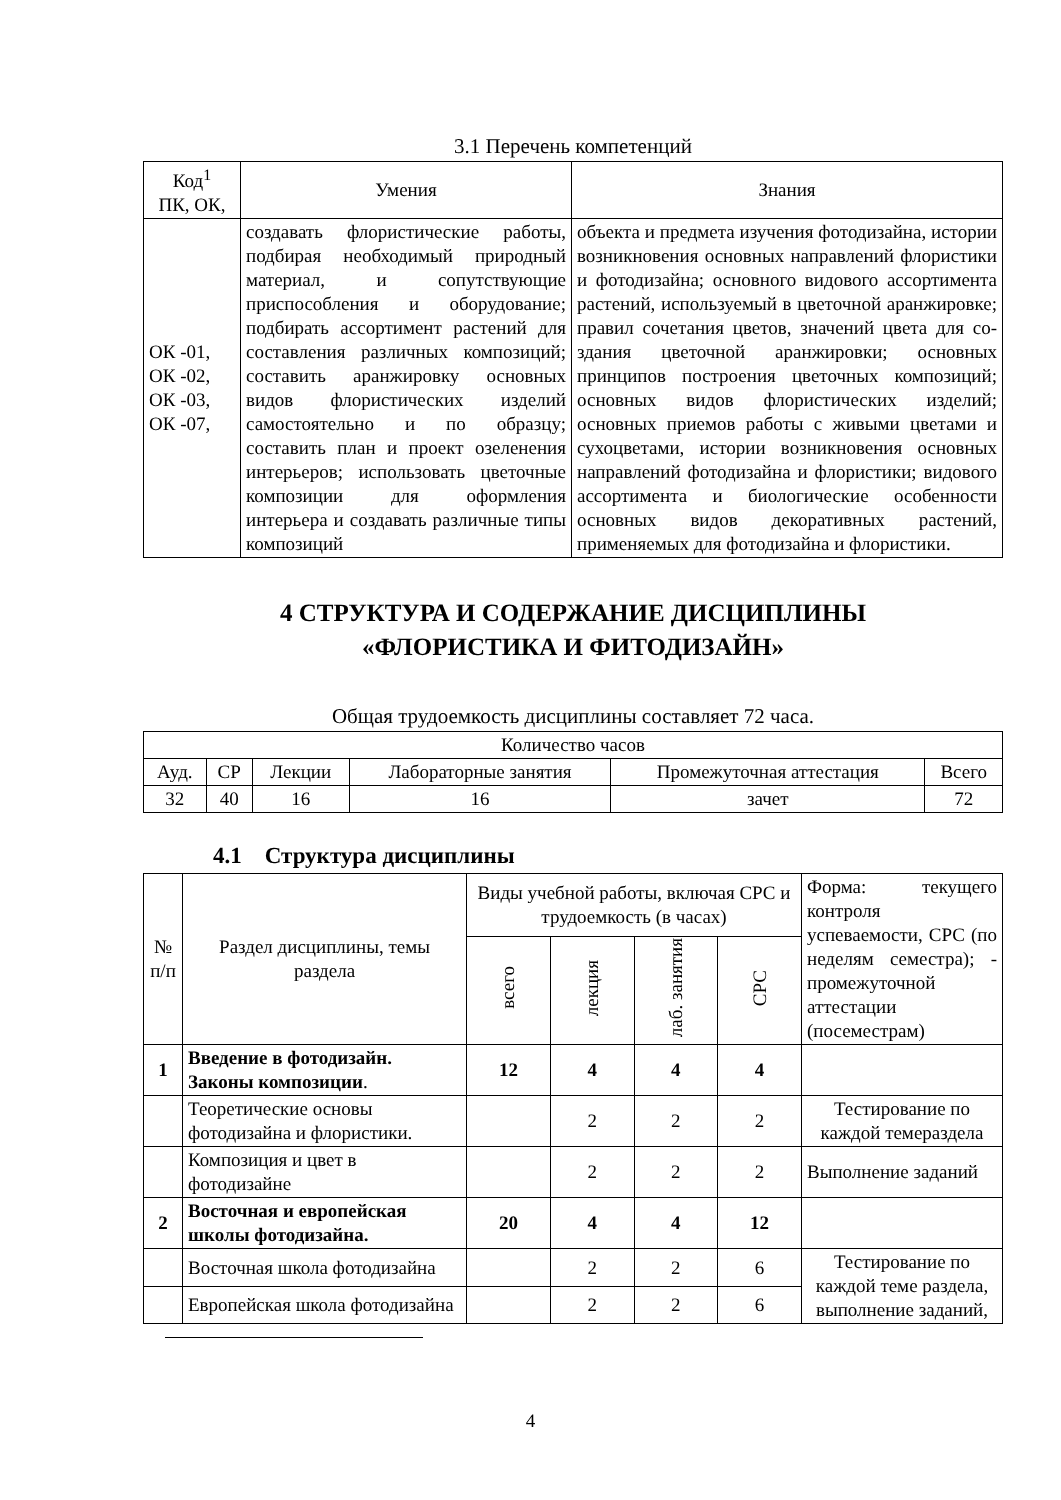3.1 Перечень компетенций
| Код<sup>1</sup> ПК, ОК, | Умения | Знания |
| --- | --- | --- |
| ОК -01, ОК -02, ОК -03, ОК -07, | создавать флористические работы, подбирая необходимый природный материал, и сопутствующие приспособления и оборудование; подбирать ассортимент растений для составления различных композиций; составить аранжировку основных видов флористических изделий самостоятельно и по образцу; составить план и проект озеленения интерьеров; использовать цветочные композиции для оформления интерьера и создавать различные типы композиций | объекта и предмета изучения фотодизайна, истории возникновения основных направлений флористики и фотодизайна; основного видового ассортимента растений, используемый в цветочной аранжировке; правил сочетания цветов, значений цвета для со- здания цветочной аранжировки; основных принципов построения цветочных композиций; основных видов флористических изделий; основных приемов работы с живыми цветами и сухоцветами, истории возникновения основных направлений фотодизайна и флористики; видового ассортимента и биологические особенности основных видов декоративных растений, применяемых для фотодизайна и флористики. |
4 СТРУКТУРА И СОДЕРЖАНИЕ ДИСЦИПЛИНЫ
«ФЛОРИСТИКА И ФИТОДИЗАЙН»
Общая трудоемкость дисциплины составляет 72 часа.
| Количество часов | | | | | |
| Ауд. | СР | Лекции | Лабораторные занятия | Промежуточная аттестация | Всего |
| 32 | 40 | 16 | 16 | зачет | 72 |
4.1 Структура дисциплины
| № п/п | Раздел дисциплины, темы раздела | Виды учебной работы, включая СРС и трудоемкость (в часах) | | | | Форма: текущего контроля успеваемости, СРС (по неделям семестра); - промежуточной аттестации (посеместрам) |
| | | всего | лекция | лаб. занятия | СРС | |
| 1 | Введение в фотодизайн. Законы композиции . | 12 | 4 | 4 | 4 | |
| | Теоретические основы фотодизайна и флористики. | | 2 | 2 | 2 | Тестирование по каждой темераздела |
| | Композиция и цвет в фотодизайне | | 2 | 2 | 2 | Выполнение заданий |
| 2 | Восточная и европейская школы фотодизайна. | 20 | 4 | 4 | 12 | |
| | Восточная школа фотодизайна | | 2 | 2 | 6 | Тестирование по каждой теме раздела, выполнение заданий, |
| | Европейская школа фотодизайна | | 2 | 2 | 6 | |
4